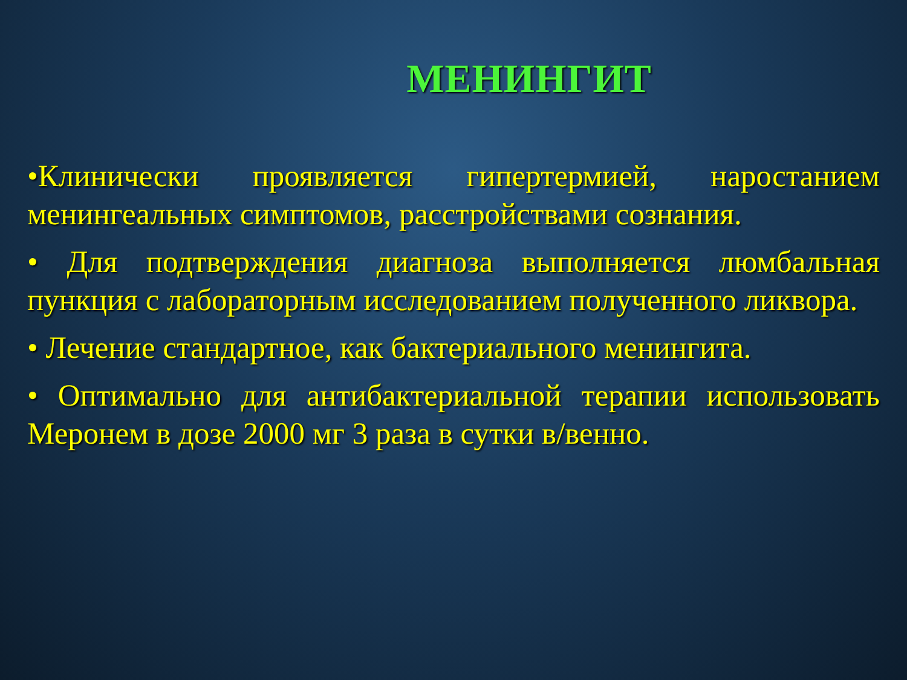МЕНИНГИТ
•Клинически проявляется гипертермией, наростанием менингеальных симптомов, расстройствами сознания.
• Для подтверждения диагноза выполняется люмбальная пункция с лабораторным исследованием полученного ликвора.
• Лечение стандартное, как бактериального менингита.
• Оптимально для антибактериальной терапии использовать Меронем в дозе 2000 мг 3 раза в сутки в/венно.